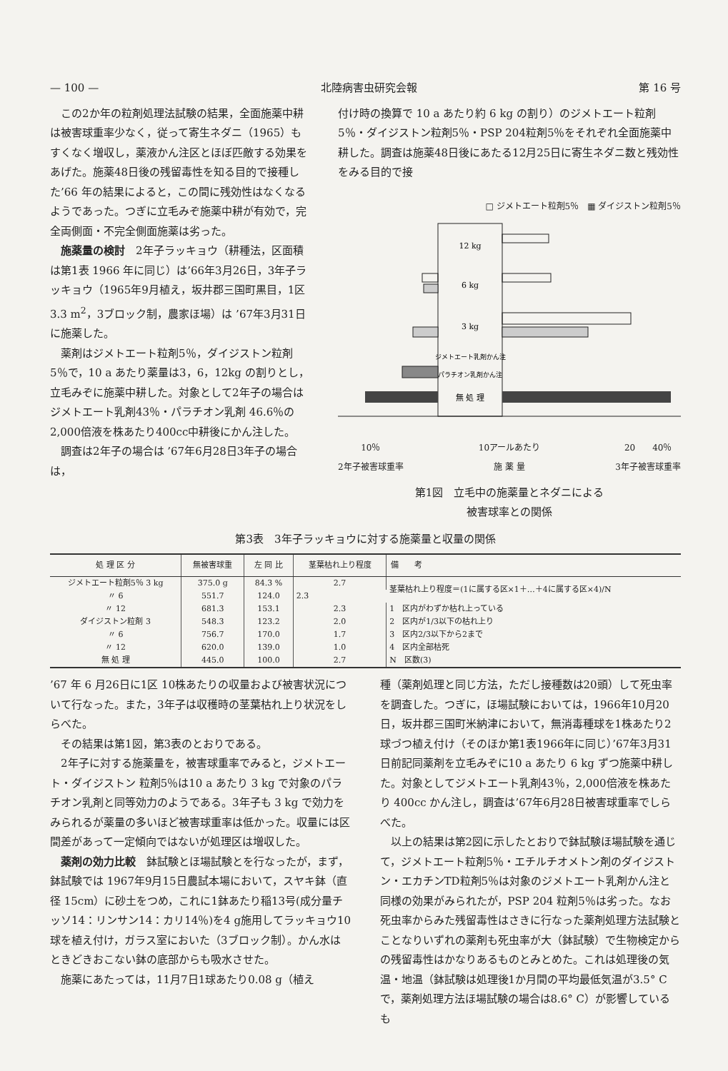— 100 — 北陸病害虫研究会報 第 16 号
この2か年の粒剤処理法試験の結果，全面施薬中耕は被害球重率少なく，従って寄生ネダニ（1965）もすくなく増収し，薬液かん注区とほぼ匹敵する効果をあげた。施薬48日後の残留毒性を知る目的で接種した’66 年の結果によると，この間に残効性はなくなるようであった。つぎに立毛みぞ施薬中耕が有効で，完全両側面・不完全側面施薬は劣った。
施薬量の検討　2年子ラッキョウ（耕種法，区面積は第1表 1966 年に同じ）は’66年3月26日，3年子ラッキョウ（1965年9月植え，坂井郡三国町黒目，1区3.3 m<sup>2</sup>，3ブロック制，農家ほ場）は ’67年3月31日に施薬した。
薬剤はジメトエート粒剤5％，ダイジストン粒剤5％で，10 a あたり薬量は3，6，12kg の割りとし，立毛みぞに施薬中耕した。対象として2年子の場合はジメトエート乳剤43％・パラチオン乳剤 46.6％の 2,000倍液を株あたり400cc中耕後にかん注した。
調査は2年子の場合は ’67年6月28日3年子の場合は，
付け時の換算で 10 a あたり約 6 kg の割り）のジメトエート粒剤5％・ダイジストン粒剤5％・PSP 204粒剤5％をそれぞれ全面施薬中耕した。調査は施薬48日後にあたる12月25日に寄生ネダニ数と残効性をみる目的で接
□ ジメトエート粒剤5％　▦ ダイジストン粒剤5％
12 kg
6 kg
3 kg
ジメトエート乳剤かん注
パラチオン乳剤かん注
無 処 理
10％
2年子被害球重率 10アールあたり
施 薬 量 20　　40％
3年子被害球重率
第1図　立毛中の施薬量とネダニによる
被害球率との関係
第3表　3年子ラッキョウに対する施薬量と収量の関係
| 処 理 区 分 | 無被害球重 | 左 同 比 | 茎葉枯れ上り程度 | 備 考 |
| --- | --- | --- | --- | --- |
| ジメトエート粒剤5％ 3 kg | 375.0 g | 84.3 % | 2.7 | 茎葉枯れ上り程度＝(1に属する区×1＋…＋4に属する区×4)/N |
| 〃 6 | 551.7 | 124.0 | 2.3 | |
| 〃 12 | 681.3 | 153.1 | 2.3 | 1 区内がわずか枯れ上っている |
| ダイジストン粒剤 3 | 548.3 | 123.2 | 2.0 | 2 区内が1/3以下の枯れ上り |
| 〃 6 | 756.7 | 170.0 | 1.7 | 3 区内2/3以下から2まで |
| 〃 12 | 620.0 | 139.0 | 1.0 | 4 区内全部枯死 |
| 無 処 理 | 445.0 | 100.0 | 2.7 | N 区数(3) |
’67 年 6 月26日に1区 10株あたりの収量および被害状況について行なった。また，3年子は収穫時の茎葉枯れ上り状況をしらべた。
その結果は第1図，第3表のとおりである。
2年子に対する施薬量を，被害球重率でみると，ジメトエート・ダイジストン 粒剤5％は10 a あたり 3 kg で対象のパラチオン乳剤と同等効力のようである。3年子も 3 kg で効力をみられるが薬量の多いほど被害球重率は低かった。収量には区間差があって一定傾向ではないが処理区は増収した。
薬剤の効力比較　鉢試験とほ場試験とを行なったが，まず，鉢試験では 1967年9月15日農試本場において，スヤキ鉢（直径 15cm）に砂土をつめ，これに1鉢あたり稲13号(成分量チッソ14：リンサン14：カリ14％)を4 g施用してラッキョウ10球を植え付け，ガラス室においた（3ブロック制）。かん水はときどきおこない鉢の底部からも吸水させた。
施薬にあたっては，11月7日1球あたり0.08 g（植え
種（薬剤処理と同じ方法，ただし接種数は20頭）して死虫率を調査した。つぎに，ほ場試験においては，1966年10月20日，坂井郡三国町米納津において，無消毒種球を1株あたり2球づつ植え付け（そのほか第1表1966年に同じ）’67年3月31日前記同薬剤を立毛みぞに10 a あたり 6 kg ずつ施薬中耕した。対象としてジメトエート乳剤43％，2,000倍液を株あたり 400cc かん注し，調査は’67年6月28日被害球重率でしらべた。
以上の結果は第2図に示したとおりで鉢試験ほ場試験を通じて，ジメトエート粒剤5％・エチルチオメトン剤のダイジストン・エカチンTD粒剤5％は対象のジメトエート乳剤かん注と同様の効果がみられたが，PSP 204 粒剤5％は劣った。なお死虫率からみた残留毒性はさきに行なった薬剤処理方法試験とことなりいずれの薬剤も死虫率が大（鉢試験）で生物検定からの残留毒性はかなりあるものとみとめた。これは処理後の気温・地温（鉢試験は処理後1か月間の平均最低気温が3.5° Cで，薬剤処理方法ほ場試験の場合は8.6° C）が影響しているも